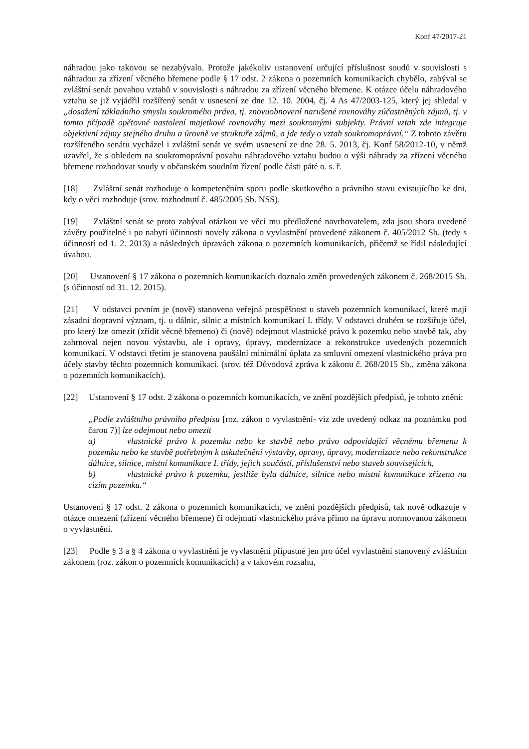Konf 47/2017-21
náhradou jako takovou se nezabývalo. Protože jakékoliv ustanovení určující příslušnost soudů v souvislosti s náhradou za zřízení věcného břemene podle § 17 odst. 2 zákona o pozemních komunikacích chybělo, zabýval se zvláštní senát povahou vztahů v souvislosti s náhradou za zřízení věcného břemene. K otázce účelu náhradového vztahu se již vyjádřil rozšířený senát v usnesení ze dne 12. 10. 2004, čj. 4 As 47/2003-125, který jej shledal v „dosažení základního smyslu soukromého práva, tj. znovuobnovení narušené rovnováhy zúčastněných zájmů, tj. v tomto případě opětovné nastolení majetkové rovnováhy mezi soukromými subjekty. Právní vztah zde integruje objektivní zájmy stejného druhu a úrovně ve struktuře zájmů, a jde tedy o vztah soukromoprávní.“ Z tohoto závěru rozšířeného senátu vycházel i zvláštní senát ve svém usnesení ze dne 28. 5. 2013, čj. Konf 58/2012-10, v němž uzavřel, že s ohledem na soukromoprávní povahu náhradového vztahu budou o výši náhrady za zřízení věcného břemene rozhodovat soudy v občanském soudním řízení podle části páté o. s. ř.
[18] Zvláštní senát rozhoduje o kompetenčním sporu podle skutkového a právního stavu existujícího ke dni, kdy o věci rozhoduje (srov. rozhodnutí č. 485/2005 Sb. NSS).
[19] Zvláštní senát se proto zabýval otázkou ve věci mu předložené navrhovatelem, zda jsou shora uvedené závěry použitelné i po nabytí účinnosti novely zákona o vyvlastnění provedené zákonem č. 405/2012 Sb. (tedy s účinností od 1. 2. 2013) a následných úpravách zákona o pozemních komunikacích, přičemž se řídil následující úvahou.
[20] Ustanovení § 17 zákona o pozemních komunikacích doznalo změn provedených zákonem č. 268/2015 Sb. (s účinností od 31. 12. 2015).
[21] V odstavci prvním je (nově) stanovena veřejná prospěšnost u staveb pozemních komunikací, které mají zásadní dopravní význam, tj. u dálnic, silnic a místních komunikací I. třídy. V odstavci druhém se rozšiřuje účel, pro který lze omezit (zřídit věcné břemeno) či (nově) odejmout vlastnické právo k pozemku nebo stavbě tak, aby zahrnoval nejen novou výstavbu, ale i opravy, úpravy, modernizace a rekonstrukce uvedených pozemních komunikací. V odstavci třetím je stanovena paušální minimální úplata za smluvní omezení vlastnického práva pro účely stavby těchto pozemních komunikací. (srov. též Důvodová zpráva k zákonu č. 268/2015 Sb., změna zákona o pozemních komunikacích).
[22] Ustanovení § 17 odst. 2 zákona o pozemních komunikacích, ve znění pozdějších předpisů, je tohoto znění:
„Podle zvláštního právního předpisu [roz. zákon o vyvlastnění- viz zde uvedený odkaz na poznámku pod čarou 7)] lze odejmout nebo omezit
a) vlastnické právo k pozemku nebo ke stavbě nebo právo odpovídající věcnému břemenu k pozemku nebo ke stavbě potřebným k uskutečnění výstavby, opravy, úpravy, modernizace nebo rekonstrukce dálnice, silnice, místní komunikace I. třídy, jejich součástí, příslušenství nebo staveb souvisejících,
b) vlastnické právo k pozemku, jestliže byla dálnice, silnice nebo místní komunikace zřízena na cizím pozemku.“
Ustanovení § 17 odst. 2 zákona o pozemních komunikacích, ve znění pozdějších předpisů, tak nově odkazuje v otázce omezení (zřízení věcného břemene) či odejmutí vlastnického práva přímo na úpravu normovanou zákonem o vyvlastnění.
[23] Podle § 3 a § 4 zákona o vyvlastnění je vyvlastnění přípustné jen pro účel vyvlastnění stanovený zvláštním zákonem (roz. zákon o pozemních komunikacích) a v takovém rozsahu,